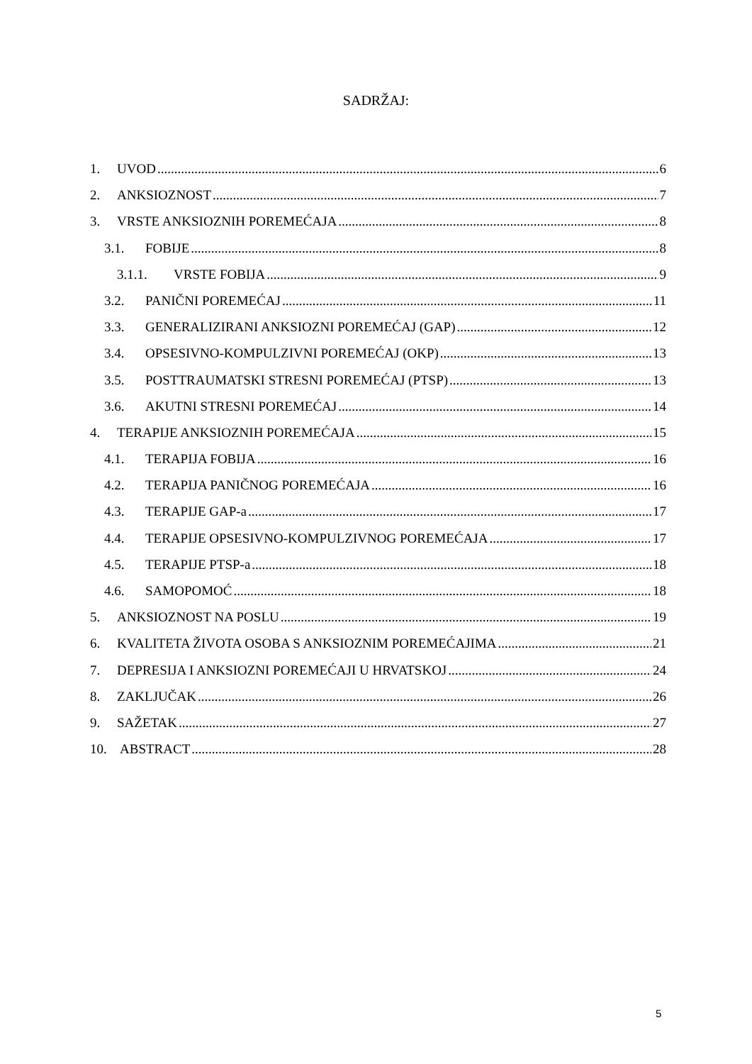SADRŽAJ:
1. UVOD 6
2. ANKSIOZNOST 7
3. VRSTE ANKSIOZNIH POREMEĆAJA 8
3.1. FOBIJE 8
3.1.1. VRSTE FOBIJA 9
3.2. PANIČNI POREMEĆAJ 11
3.3. GENERALIZIRANI ANKSIOZNI POREMEĆAJ (GAP) 12
3.4. OPSESIVNO-KOMPULZIVNI POREMEĆAJ (OKP) 13
3.5. POSTTRAUMATSKI STRESNI POREMEĆAJ (PTSP) 13
3.6. AKUTNI STRESNI POREMEĆAJ 14
4. TERAPIJE ANKSIOZNIH POREMEĆAJA 15
4.1. TERAPIJA FOBIJA 16
4.2. TERAPIJA PANIČNOG POREMEĆAJA 16
4.3. TERAPIJE GAP-a 17
4.4. TERAPIJE OPSESIVNO-KOMPULZIVNOG POREMEĆAJA 17
4.5. TERAPIJE PTSP-a 18
4.6. SAMOPOMOĆ 18
5. ANKSIOZNOST NA POSLU 19
6. KVALITETA ŽIVOTA OSOBA S ANKSIOZNIM POREMEĆAJIMA 21
7. DEPRESIJA I ANKSIOZNI POREMEĆAJI U HRVATSKOJ 24
8. ZAKLJUČAK 26
9. SAŽETAK 27
10. ABSTRACT 28
5